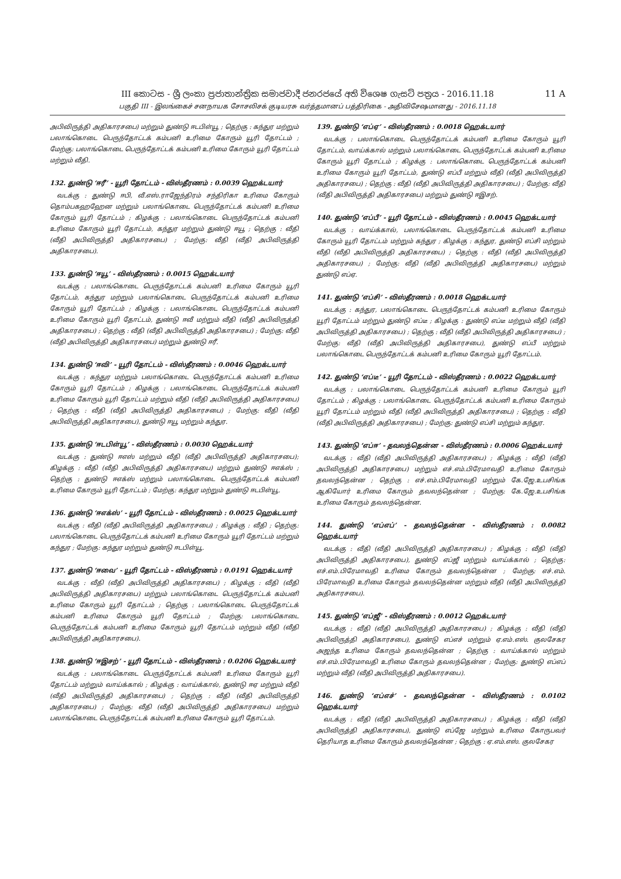11 A III කොටස - ශ්‍රී ලංකා ප්‍රජාතාන්ත්‍රික සමාජවාදී ජනරජයේ අති විශෙෂ ගැසට් පත්‍රය - 2016.11.18
பகுதி III - இலங்கைச் சனநாயக சோசலிசக் குடியரசு வர்த்தமானப் பத்திரிகை - அதிவிசேஷமானது - 2016.11.18
அபிவிருத்தி அதிகாரசபை) மற்றும் துண்டு ஈடபிள்யூ ; தெற்கு : கந்துர மற்றும் பலாங்கொடை பெருந்தோட்டக் கம்பனி உரிமை கோரும் யூரி தோட்டம் ; மேற்கு: பலாங்கொடை பெருந்தோட்டக் கம்பனி உரிமை கோரும் யூரி தோட்டம் மற்றும் வீதி.
132. துண்டு ‘ஈரீ’ - யூரி தோட்டம் - விஸ்தீரணம் : 0.0039 ஹெக்டயார்
வடக்கு : துண்டு ஈபி, வீ.எஸ்.ராஜேந்திரம் சந்திரிகா உரிமை கோரும் தொம்பகஹஹேன மற்றும் பலாங்கொடை பெருந்தோட்டக் கம்பனி உரிமை கோரும் யூரி தோட்டம் ; கிழக்கு : பலாங்கொடை பெருந்தோட்டக் கம்பனி உரிமை கோரும் யூரி தோட்டம், கந்துர மற்றும் துண்டு ஈயூ ; தெற்கு : வீதி (வீதி அபிவிருத்தி அதிகாரசபை) ; மேற்கு: வீதி (வீதி அபிவிருத்தி அதிகாரசபை).
133. துண்டு ‘ஈயூ’ - விஸ்தீரணம் : 0.0015 ஹெக்டயார்
வடக்கு : பலாங்கொடை பெருந்தோட்டக் கம்பனி உரிமை கோரும் யூரி தோட்டம், கந்துர மற்றும் பலாங்கொடை பெருந்தோட்டக் கம்பனி உரிமை கோரும் யூரி தோட்டம் ; கிழக்கு : பலாங்கொடை பெருந்தோட்டக் கம்பனி உரிமை கோரும் யூரி தோட்டம், துண்டு ஈவீ மற்றும் வீதி (வீதி அபிவிருத்தி அதிகாரசபை) ; தெற்கு : வீதி (வீதி அபிவிருத்தி அதிகாரசபை) ; மேற்கு: வீதி (வீதி அபிவிருத்தி அதிகாரசபை) மற்றும் துண்டு ஈரீ.
134. துண்டு ‘ஈவி’ - யூரி தோட்டம் - விஸ்தீரணம் : 0.0046 ஹெக்டயார்
வடக்கு : கந்துர மற்றும் பலாங்கொடை பெருந்தோட்டக் கம்பனி உரிமை கோரும் யூரி தோட்டம் ; கிழக்கு : பலாங்கொடை பெருந்தோட்டக் கம்பனி உரிமை கோரும் யூரி தோட்டம் மற்றும் வீதி (வீதி அபிவிருத்தி அதிகாரசபை) ; தெற்கு : வீதி (வீதி அபிவிருத்தி அதிகாரசபை) ; மேற்கு: வீதி (வீதி அபிவிருத்தி அதிகாரசபை), துண்டு ஈயூ மற்றும் கந்துர.
135. துண்டு ‘ஈடபிள்யூ’ - விஸ்தீரணம் : 0.0030 ஹெக்டயார்
வடக்கு : துண்டு ஈஎஸ் மற்றும் வீதி (வீதி அபிவிருத்தி அதிகாரசபை); கிழக்கு : வீதி (வீதி அபிவிருத்தி அதிகாரசபை) மற்றும் துண்டு ஈஎக்ஸ் ; தெற்கு : துண்டு ஈஎக்ஸ் மற்றும் பலாங்கொடை பெருந்தோட்டக் கம்பனி உரிமை கோரும் யூரி தோட்டம் ; மேற்கு: கந்துர மற்றும் துண்டு ஈடபிள்யூ.
136. துண்டு ‘ஈஎக்ஸ்’ - யூரி தோட்டம் - விஸ்தீரணம் : 0.0025 ஹெக்டயார்
வடக்கு : வீதி (வீதி அபிவிருத்தி அதிகாரசபை) ; கிழக்கு : வீதி ; தெற்கு: பலாங்கொடை பெருந்தோட்டக் கம்பனி உரிமை கோரும் யூரி தோட்டம் மற்றும் கந்துர ; மேற்கு: கந்துர மற்றும் துண்டு ஈடபிள்யூ.
137. துண்டு ‘ஈவை’ - யூரி தோட்டம் - விஸ்தீரணம் : 0.0191 ஹெக்டயார்
வடக்கு : வீதி (வீதி அபிவிருத்தி அதிகாரசபை) ; கிழக்கு : வீதி (வீதி அபிவிருத்தி அதிகாரசபை) மற்றும் பலாங்கொடை பெருந்தோட்டக் கம்பனி உரிமை கோரும் யூரி தோட்டம் ; தெற்கு : பலாங்கொடை பெருந்தோட்டக் கம்பனி உரிமை கோரும் யூரி தோட்டம் ; மேற்கு: பலாங்கொடை பெருந்தோட்டக் கம்பனி உரிமை கோரும் யூரி தோட்டம் மற்றும் வீதி (வீதி அபிவிருத்தி அதிகாரசபை).
138. துண்டு ‘ஈஇசற்’ - யூரி தோட்டம் - விஸ்தீரணம் : 0.0206 ஹெக்டயார்
வடக்கு : பலாங்கொடை பெருந்தோட்டக் கம்பனி உரிமை கோரும் யூரி தோட்டம் மற்றும் வாய்க்கால் ; கிழக்கு : வாய்க்கால், துண்டு ஈஏ மற்றும் வீதி (வீதி அபிவிருத்தி அதிகாரசபை) ; தெற்கு : வீதி (வீதி அபிவிருத்தி அதிகாரசபை) ; மேற்கு: வீதி (வீதி அபிவிருத்தி அதிகாரசபை) மற்றும் பலாங்கொடை பெருந்தோட்டக் கம்பனி உரிமை கோரும் யூரி தோட்டம்.
139. துண்டு ‘எப்ஏ’ - விஸ்தீரணம் : 0.0018 ஹெக்டயார்
வடக்கு : பலாங்கொடை பெருந்தோட்டக் கம்பனி உரிமை கோரும் யூரி தோட்டம், வாய்க்கால் மற்றும் பலாங்கொடை பெருந்தோட்டக் கம்பனி உரிமை கோரும் யூரி தோட்டம் ; கிழக்கு : பலாங்கொடை பெருந்தோட்டக் கம்பனி உரிமை கோரும் யூரி தோட்டம், துண்டு எப்பீ மற்றும் வீதி (வீதி அபிவிருத்தி அதிகாரசபை) ; தெற்கு : வீதி (வீதி அபிவிருத்தி அதிகாரசபை) ; மேற்கு: வீதி (வீதி அபிவிருத்தி அதிகாரசபை) மற்றும் துண்டு ஈஇசற்.
140. துண்டு ‘எப்பீ’ - யூரி தோட்டம் - விஸ்தீரணம் : 0.0045 ஹெக்டயார்
வடக்கு : வாய்க்கால், பலாங்கொடை பெருந்தோட்டக் கம்பனி உரிமை கோரும் யூரி தோட்டம் மற்றும் கந்துர ; கிழக்கு : கந்துர, துண்டு எப்சி மற்றும் வீதி (வீதி அபிவிருத்தி அதிகாரசபை) ; தெற்கு : வீதி (வீதி அபிவிருத்தி அதிகாரசபை) ; மேற்கு: வீதி (வீதி அபிவிருத்தி அதிகாரசபை) மற்றும் துண்டு எப்ஏ.
141. துண்டு ‘எப்சி’ - விஸ்தீரணம் : 0.0018 ஹெக்டயார்
வடக்கு : கந்துர, பலாங்கொடை பெருந்தோட்டக் கம்பனி உரிமை கோரும் யூரி தோட்டம் மற்றும் துண்டு எப்டீ ; கிழக்கு : துண்டு எப்டீ மற்றும் வீதி (வீதி அபிவிருத்தி அதிகாரசபை) ; தெற்கு : வீதி (வீதி அபிவிருத்தி அதிகாரசபை) ; மேற்கு: வீதி (வீதி அபிவிருத்தி அதிகாரசபை), துண்டு எப்பீ மற்றும் பலாங்கொடை பெருந்தோட்டக் கம்பனி உரிமை கோரும் யூரி தோட்டம்.
142. துண்டு ‘எப்டீ’ - யூரி தோட்டம் - விஸ்தீரணம் : 0.0022 ஹெக்டயார்
வடக்கு : பலாங்கொடை பெருந்தோட்டக் கம்பனி உரிமை கோரும் யூரி தோட்டம் ; கிழக்கு : பலாங்கொடை பெருந்தோட்டக் கம்பனி உரிமை கோரும் யூரி தோட்டம் மற்றும் வீதி (வீதி அபிவிருத்தி அதிகாரசபை) ; தெற்கு : வீதி (வீதி அபிவிருத்தி அதிகாரசபை) ; மேற்கு: துண்டு எப்சி மற்றும் கந்துர.
143. துண்டு ‘எப்ஈ’ - தவலந்தென்ன - விஸ்தீரணம் : 0.0006 ஹெக்டயார்
வடக்கு : வீதி (வீதி அபிவிருத்தி அதிகாரசபை) ; கிழக்கு : வீதி (வீதி அபிவிருத்தி அதிகாரசபை) மற்றும் எச்.எம்.பிரேமாவதி உரிமை கோரும் தவலந்தென்ன ; தெற்கு : எச்.எம்.பிரேமாவதி மற்றும் கே.ஜே.உபசிங்க ஆகியோர் உரிமை கோரும் தவலந்தென்ன ; மேற்கு: கே.ஜே.உபசிங்க உரிமை கோரும் தவலந்தென்ன.
144. துண்டு ‘எப்எப்’ - தவலந்தென்ன - விஸ்தீரணம் : 0.0082 ஹெக்டயார்
வடக்கு : வீதி (வீதி அபிவிருத்தி அதிகாரசபை) ; கிழக்கு : வீதி (வீதி அபிவிருத்தி அதிகாரசபை), துண்டு எப்ஜீ மற்றும் வாய்க்கால் ; தெற்கு: எச்.எம்.பிரேமாவதி உரிமை கோரும் தவலந்தென்ன ; மேற்கு: எச்.எம். பிரேமாவதி உரிமை கோரும் தவலந்தென்ன மற்றும் வீதி (வீதி அபிவிருத்தி அதிகாரசபை).
145. துண்டு ‘எப்ஜீ’ - விஸ்தீரணம் : 0.0012 ஹெக்டயார்
வடக்கு : வீதி (வீதி அபிவிருத்தி அதிகாரசபை) ; கிழக்கு : வீதி (வீதி அபிவிருத்தி அதிகாரசபை), துண்டு எப்எச் மற்றும் ஏ.எம்.எஸ். குலசேகர அஜந்த உரிமை கோரும் தவலந்தென்ன ; தெற்கு : வாய்க்கால் மற்றும் எச்.எம்.பிரேமாவதி உரிமை கோரும் தவலந்தென்ன ; மேற்கு: துண்டு எப்எப் மற்றும் வீதி (வீதி அபிவிருத்தி அதிகாரசபை).
146. துண்டு ‘எப்எச்’ - தவலந்தென்ன - விஸ்தீரணம் : 0.0102 ஹெக்டயார்
வடக்கு : வீதி (வீதி அபிவிருத்தி அதிகாரசபை) ; கிழக்கு : வீதி (வீதி அபிவிருத்தி அதிகாரசபை), துண்டு எப்ஜே மற்றும் உரிமை கோருபவர் தெரியாத உரிமை கோரும் தவலந்தென்ன ; தெற்கு : ஏ.எம்.எஸ். குலசேகர